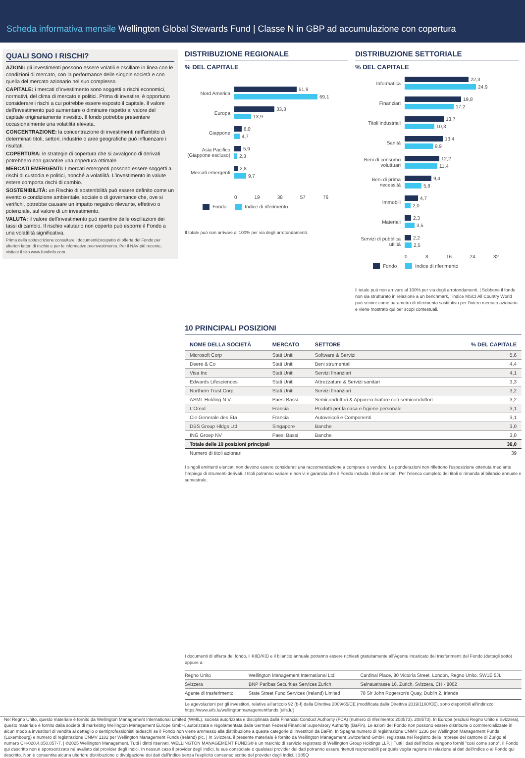Scheda informativa mensile Wellington Global Stewards Fund | Classe N in GBP ad accumulazione con copertura
QUALI SONO I RISCHI?
AZIONI: gli investimenti possono essere volatili e oscillare in linea con le condizioni di mercato, con la performance delle singole società e con quella del mercato azionario nel suo complesso.
CAPITALE: i mercati d'investimento sono soggetti a rischi economici, normativi, del clima di mercato e politici. Prima di investire, è opportuno considerare i rischi a cui potrebbe essere esposto il capitale. Il valore dell'investimento può aumentare o diminuire rispetto al valore del capitale originariamente investito. Il fondo potrebbe presentare occasionalmente una volatilità elevata.
CONCENTRAZIONE: la concentrazione di investimenti nell'ambito di determinati titoli, settori, industrie o aree geografiche può influenzare i risultati.
COPERTURA: le strategie di copertura che si avvalgono di derivati potrebbero non garantire una copertura ottimale.
MERCATI EMERGENTI: I mercati emergenti possono essere soggetti a rischi di custodia e politici, nonché a volatilità. L'investimento in valute estere comporta rischi di cambio.
SOSTENIBILITÀ: un Rischio di sostenibilità può essere definito come un evento o condizione ambientale, sociale o di governance che, ove si verifichi, potrebbe causare un impatto negativo rilevante, effettivo o potenziale, sul valore di un investimento.
VALUTA: il valore dell'investimento può risentire delle oscillazioni dei tassi di cambio. Il rischio valutario non coperto può esporre il Fondo a una volatilità significativa.
Prima della sottoscrizione consultare i documenti/prospetto di offerta del Fondo per ulteriori fattori di rischio e per le informative preinvestimento. Per il NAV più recente, visitate il sito www.fundinfo.com.
DISTRIBUZIONE REGIONALE
% DEL CAPITALE
Nord America
51,9
69,1
Europa
33,3
13,9
Giappone
6,0
4,7
Asia Pacifico (Giappone escluso)
5,9
2,3
Mercati emergenti
2,8
9,7
0 19 38 57 76
Fondo Indice di riferimento
Il totale può non arrivare al 100% per via degli arrotondamenti.
DISTRIBUZIONE SETTORIALE
% DEL CAPITALE
Informatica
22,3
24,9
Finanziari
19,8
17,2
Titoli industriali
13,7
10,3
Sanità
13,4
9,9
Beni di consumo voluttuari
12,2
11,4
Beni di prima necessità
9,4
5,8
Immobili
4,7
2,0
Materiali
2,3
3,5
Servizi di pubblica utilità
2,2
2,5
0 8 16 24 32
Fondo Indice di riferimento
Il totale può non arrivare al 100% per via degli arrotondamenti. | Sebbene il fondo non sia strutturato in relazione a un benchmark, l'indice MSCI All Country World può servire come parametro di riferimento sostitutivo per l'intero mercato azionario e viene mostrato qui per scopi contestuali.
10 PRINCIPALI POSIZIONI
| NOME DELLA SOCIETÀ | MERCATO | SETTORE | % DEL CAPITALE |
| --- | --- | --- | --- |
| Microsoft Corp | Stati Uniti | Software & Servizi | 5,6 |
| Deere & Co | Stati Uniti | Beni strumentali | 4,4 |
| Visa Inc | Stati Uniti | Servizi finanziari | 4,1 |
| Edwards Lifesciences | Stati Uniti | Attrezzature & Servizi sanitari | 3,3 |
| Northern Trust Corp | Stati Uniti | Servizi finanziari | 3,2 |
| ASML Holding N V | Paesi Bassi | Semiconduttori & Apparecchiature con semiconduttori | 3,2 |
| L'Oreal | Francia | Prodotti per la casa e l'igiene personale | 3,1 |
| Cie Generale des Eta | Francia | Autoveicoli e Componenti | 3,1 |
| DBS Group Hldgs Ltd | Singapore | Banche | 3,0 |
| ING Groep NV | Paesi Bassi | Banche | 3,0 |
| Totale delle 10 posizioni principali | | | 36,0 |
| Numero di titoli azionari | | | 39 |
I singoli emittenti elencati non devono essere considerati una raccomandazione a comprare o vendere. Le ponderazioni non riflettono l'esposizione ottenuta mediante l'impiego di strumenti derivati. I titoli potranno variare e non vi è garanzia che il Fondo includa i titoli elencati. Per l'elenco completo dei titoli si rimanda al bilancio annuale e semestrale.
I documenti di offerta del fondo, il KIID/KID e il bilancio annuale potranno essere richiesti gratuitamente all'Agente incaricato dei trasferimenti del Fondo (dettagli sotto) oppure a:
| Regno Unito | Wellington Management International Ltd. | Cardinal Place, 80 Victoria Street, London, Regno Unito, SW1E 5JL |
| Svizzera | BNP Paribas Securities Services Zurich | Selnaustrasse 16, Zurich, Svizzera, CH - 8002 |
| Agente di trasferimento | State Street Fund Services (Ireland) Limited | 78 Sir John Rogerson's Quay, Dublin 2, Irlanda |
Le agevolazioni per gli investitori, relative all'articolo 92 (b-f) della Direttiva 2009/65/CE (modificata dalla Direttiva 2019/1160/CE), sono disponibili all'indirizzo https://www.eifs.lu/wellingtonmanagementfunds [eifs.lu]
Nel Regno Unito, questo materiale è fornito da Wellington Management International Limited (WMIL), società autorizzata e disciplinata dalla Financial Conduct Authority (FCA) (numero di riferimento: 208573). 208573). In Europa (esclusi Regno Unito e Svizzera), questo materiale è fornito dalla società di marketing Wellington Management Europe GmbH, autorizzata e regolamentata dalla German Federal Financial Supervisory Authority (BaFin). Le azioni del Fondo non possono essere distribuite o commercializzate in alcun modo a investitori di vendita al dettaglio o semiprofessionisti tedeschi se il Fondo non viene ammesso alla distribuzione a queste categorie di investitori da BaFin. In Spagna numero di registrazione CNMV 1236 per Wellington Management Funds (Luxembourg) e numero di registrazione CNMV 1182 per Wellington Management Funds (Ireland) plc. | In Svizzera, il presente materiale è fornito da Wellington Management Switzerland GmbH, registrata nel Registro delle Imprese del cantone di Zurigo al numero CH-020.4.050.857-7. | ©2025 Wellington Management. Tutti i diritti riservati. WELLINGTON MANAGEMENT FUNDS® è un marchio di servizio registrato di Wellington Group Holdings LLP. | Tutti i dati dell'indice vengono forniti "così come sono". Il Fondo qui descritto non è sponsorizzato né avallato dal provider degli indici. In nessun caso il provider degli indici, le sue consociate o qualsiasi provider dei dati potranno essere ritenuti responsabili per qualsivoglia ragione in relazione ai dati dell'indice o al Fondo qui descritto. Non è consentita alcuna ulteriore distribuzione o divulgazione dei dati dell'indice senza l'esplicito consenso scritto del provider degli indici. | 385Q